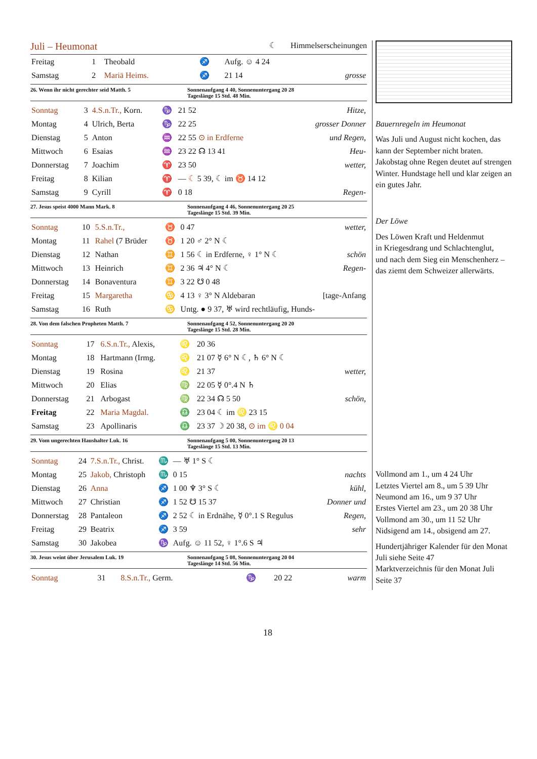Juli – Heumonat
☾ Himmelserscheinungen
| Freitag | 1 | Theobald | ♐ | Aufg. ☺ 4 24 | |
| Samstag | 2 | Mariä Heims. | ♐ | 21 14 | grosse |
26. Wenn ihr nicht gerechter seid Matth. 5 Sonnenaufgang 4 40, Sonnenuntergang 20 28
Tageslänge 15 Std. 48 Min.
| Sonntag | 3 | 4.S.n.Tr., Korn. | ♑ | 21 52 | Hitze, |
| Montag | 4 | Ulrich, Berta | ♑ | 22 25 | grosser Donner |
| Dienstag | 5 | Anton | ♒ | 22 55 ⊙ in Erdferne | und Regen, |
| Mittwoch | 6 | Esaias | ♒ | 23 22 ☊ 13 41 | Heu- |
| Donnerstag | 7 | Joachim | ♈ | 23 50 | wetter, |
| Freitag | 8 | Kilian | ♈ | — ☾ 5 39, ☾ im ♉ 14 12 | |
| Samstag | 9 | Cyrill | ♈ | 0 18 | Regen- |
27. Jesus speist 4000 Mann Mark. 8 Sonnenaufgang 4 46, Sonnenuntergang 20 25
Tageslänge 15 Std. 39 Min.
| Sonntag | 10 | 5.S.n.Tr., | ♉ | 0 47 | wetter, |
| Montag | 11 | Rahel (7 Brüder | ♉ | 1 20 ♂ 2° N ☾ | |
| Dienstag | 12 | Nathan | ♊ | 1 56 ☾ in Erdferne, ♀ 1° N ☾ | schön |
| Mittwoch | 13 | Heinrich | ♊ | 2 36 ♃ 4° N ☾ | Regen- |
| Donnerstag | 14 | Bonaventura | ♊ | 3 22 ☋ 0 48 | |
| Freitag | 15 | Margaretha | ♋ | 4 13 ♀ 3° N Aldebaran | [tage-Anfang |
| Samstag | 16 | Ruth | ♋ | Untg. ● 9 37, ♅ wird rechtläufig, Hunds- | |
28. Von dem falschen Propheten Matth. 7 Sonnenaufgang 4 52, Sonnenuntergang 20 20
Tageslänge 15 Std. 28 Min.
| Sonntag | 17 | 6.S.n.Tr., Alexis, | ♌ | 20 36 | |
| Montag | 18 | Hartmann (Irmg. | ♌ | 21 07 ☿ 6° N ☾, ♄ 6° N ☾ | |
| Dienstag | 19 | Rosina | ♌ | 21 37 | wetter, |
| Mittwoch | 20 | Elias | ♍ | 22 05 ☿ 0°.4 N ♄ | |
| Donnerstag | 21 | Arbogast | ♍ | 22 34 ☊ 5 50 | schön, |
| Freitag | 22 | Maria Magdal. | ♎ | 23 04 ☾ im ♌ 23 15 | |
| Samstag | 23 | Apollinaris | ♎ | 23 37 ☽ 20 38, ⊙ im ♌ 0 04 | |
29. Vom ungerechten Haushalter Luk. 16 Sonnenaufgang 5 00, Sonnenuntergang 20 13
Tageslänge 15 Std. 13 Min.
| Sonntag | 24 | 7.S.n.Tr., Christ. | ♏ | — ♅ 1° S ☾ | |
| Montag | 25 | Jakob, Christoph | ♏ | 0 15 | nachts |
| Dienstag | 26 | Anna | ♐ | 1 00 ♆ 3° S ☾ | kühl, |
| Mittwoch | 27 | Christian | ♐ | 1 52 ☋ 15 37 | Donner und |
| Donnerstag | 28 | Pantaleon | ♐ | 2 52 ☾ in Erdnähe, ☿ 0°.1 S Regulus | Regen, |
| Freitag | 29 | Beatrix | ♐ | 3 59 | sehr |
| Samstag | 30 | Jakobea | ♑ | Aufg. ☺ 11 52, ♀ 1°.6 S ♃ | |
30. Jesus weint über Jerusalem Luk. 19 Sonnenaufgang 5 08, Sonnenuntergang 20 04
Tageslänge 14 Std. 56 Min.
| Sonntag | 31 | 8.S.n.Tr., Germ. | ♑ | 20 22 | warm |
Bauernregeln im Heumonat
Was Juli und August nicht kochen, das kann der September nicht braten. Jakobstag ohne Regen deutet auf strengen Winter. Hundstage hell und klar zeigen an ein gutes Jahr.
Der Löwe
Des Löwen Kraft und Heldenmut
in Kriegesdrang und Schlachtenglut,
und nach dem Sieg ein Menschenherz –
das ziemt dem Schweizer allerwärts.
Vollmond am 1., um 4 24 Uhr
Letztes Viertel am 8., um 5 39 Uhr
Neumond am 16., um 9 37 Uhr
Erstes Viertel am 23., um 20 38 Uhr
Vollmond am 30., um 11 52 Uhr
Nidsigend am 14., obsigend am 27.
Hundertjähriger Kalender für den Monat Juli siehe Seite 47
Marktverzeichnis für den Monat Juli Seite 37
18